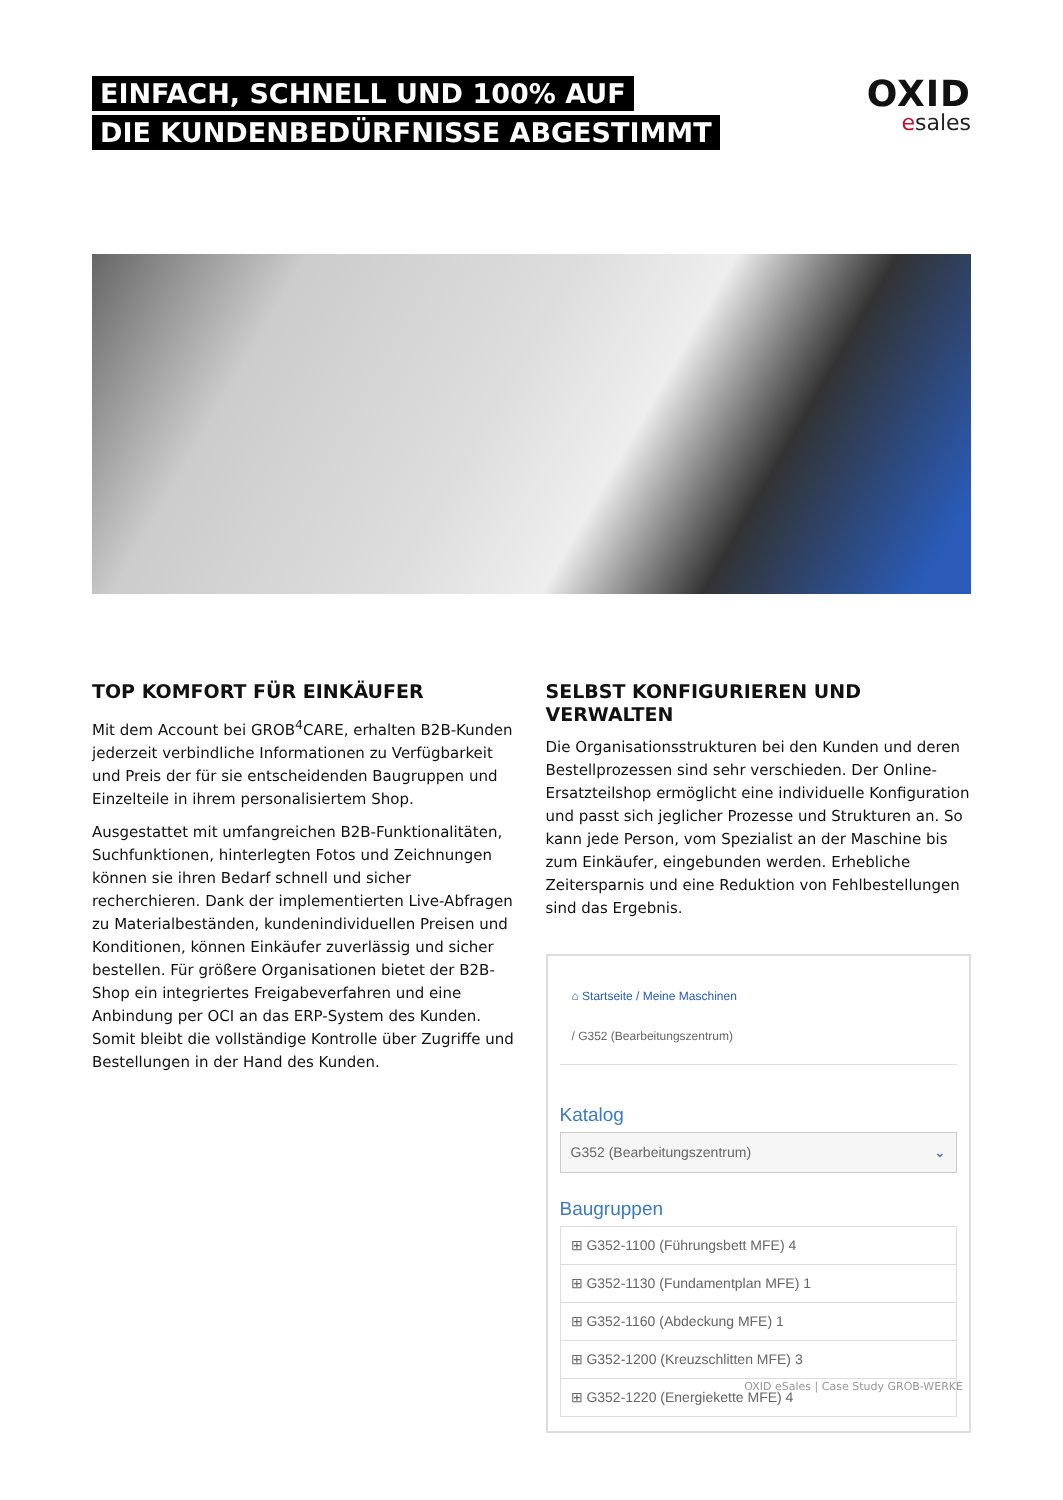EINFACH, SCHNELL UND 100% AUF
DIE KUNDENBEDÜRFNISSE ABGESTIMMT
OXID
esales
TOP KOMFORT FÜR EINKÄUFER
Mit dem Account bei GROB<sup>4</sup>CARE, erhalten B2B-Kunden jederzeit verbindliche Informationen zu Verfügbarkeit und Preis der für sie entscheidenden Baugruppen und Einzelteile in ihrem personalisiertem Shop.
Ausgestattet mit umfangreichen B2B-Funktionalitäten, Suchfunktionen, hinterlegten Fotos und Zeichnungen können sie ihren Bedarf schnell und sicher recherchieren. Dank der implementierten Live-Abfragen zu Materialbeständen, kundenindividuellen Preisen und Konditionen, können Einkäufer zuverlässig und sicher bestellen. Für größere Organisationen bietet der B2B-Shop ein integriertes Freigabeverfahren und eine Anbindung per OCI an das ERP-System des Kunden. Somit bleibt die vollständige Kontrolle über Zugriffe und Bestellungen in der Hand des Kunden.
SELBST KONFIGURIEREN UND VERWALTEN
Die Organisationsstrukturen bei den Kunden und deren Bestellprozessen sind sehr verschieden. Der Online-Ersatzteilshop ermöglicht eine individuelle Konfiguration und passt sich jeglicher Prozesse und Strukturen an. So kann jede Person, vom Spezialist an der Maschine bis zum Einkäufer, eingebunden werden. Erhebliche Zeitersparnis und eine Reduktion von Fehlbestellungen sind das Ergebnis.
⌂ Startseite / Meine Maschinen
/ G352 (Bearbeitungszentrum)
Katalog
G352 (Bearbeitungszentrum) ⌄
Baugruppen
⊞ G352-1100 (Führungsbett MFE) 4
⊞ G352-1130 (Fundamentplan MFE) 1
⊞ G352-1160 (Abdeckung MFE) 1
⊞ G352-1200 (Kreuzschlitten MFE) 3
⊞ G352-1220 (Energiekette MFE) 4
OXID eSales | Case Study GROB-WERKE